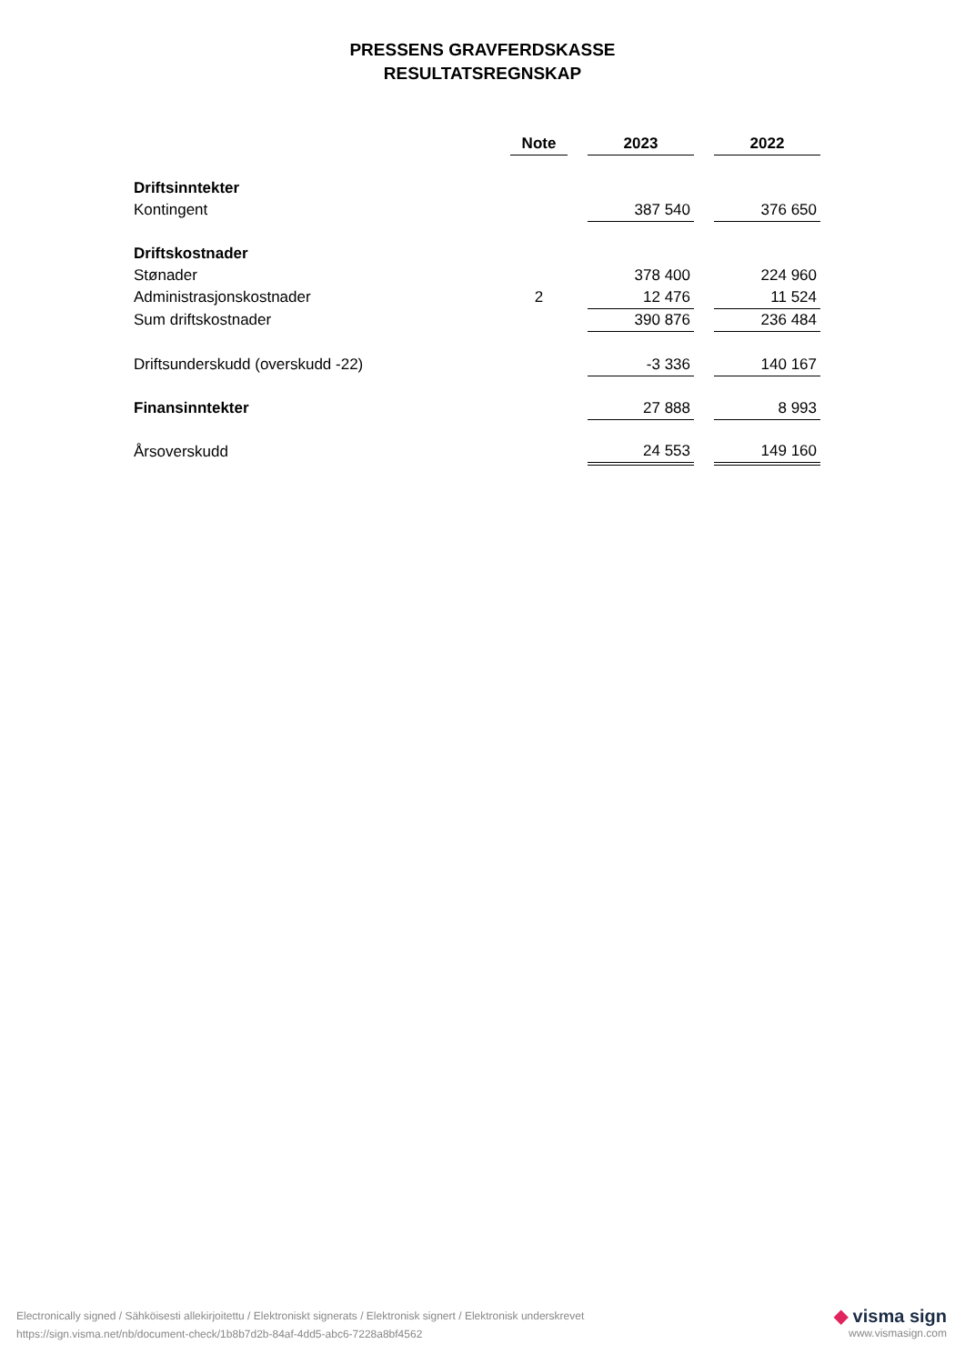PRESSENS GRAVFERDSKASSE
RESULTATSREGNSKAP
| | Note | | 2023 | | 2022 |
| --- | --- | --- | --- | --- | --- |
| Driftsinntekter | | | | | |
| Kontingent | | | 387 540 | | 376 650 |
| Driftskostnader | | | | | |
| Stønader | | | 378 400 | | 224 960 |
| Administrasjonskostnader | 2 | | 12 476 | | 11 524 |
| Sum driftskostnader | | | 390 876 | | 236 484 |
| Driftsunderskudd (overskudd -22) | | | -3 336 | | 140 167 |
| Finansinntekter | | | 27 888 | | 8 993 |
| Årsoverskudd | | | 24 553 | | 149 160 |
Electronically signed / Sähköisesti allekirjoitettu / Elektroniskt signerats / Elektronisk signert / Elektronisk underskrevet
https://sign.visma.net/nb/document-check/1b8b7d2b-84af-4dd5-abc6-7228a8bf4562
◆ visma sign
www.vismasign.com